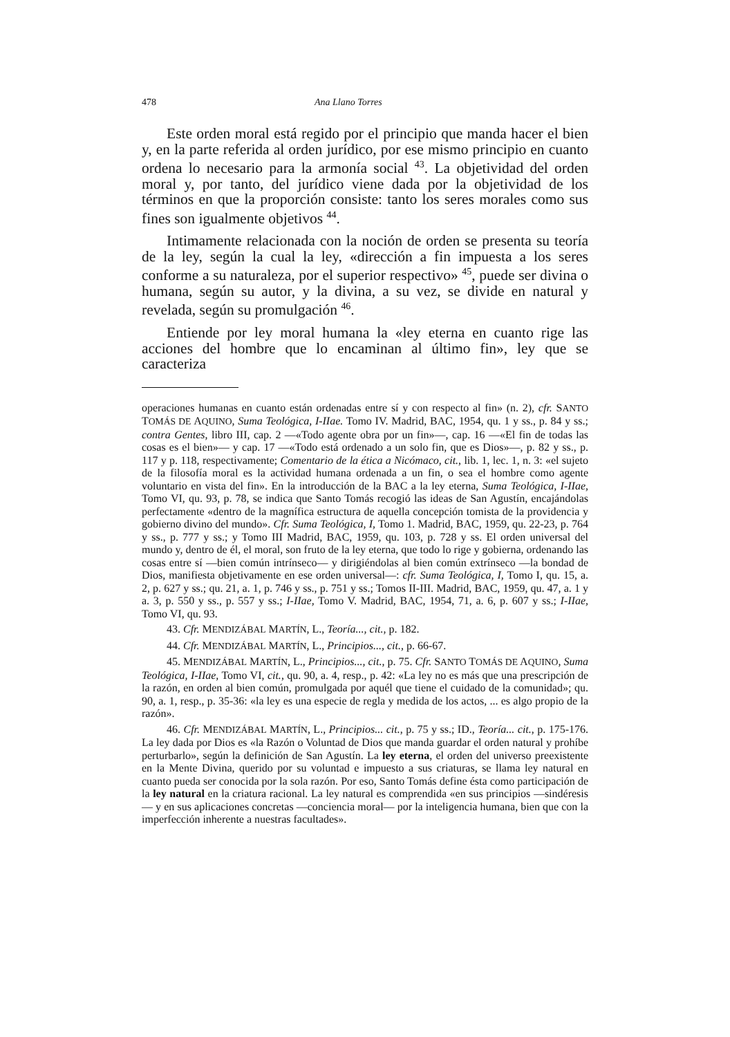478 Ana Llano Torres
Este orden moral está regido por el principio que manda hacer el bien y, en la parte referida al orden jurídico, por ese mismo principio en cuanto ordena lo necesario para la armonía social <sup>43</sup>. La objetividad del orden moral y, por tanto, del jurídico viene dada por la objetividad de los términos en que la proporción consiste: tanto los seres morales como sus fines son igualmente objetivos <sup>44</sup>.
Intimamente relacionada con la noción de orden se presenta su teoría de la ley, según la cual la ley, «dirección a fin impuesta a los seres conforme a su naturaleza, por el superior respectivo» <sup>45</sup>, puede ser divina o humana, según su autor, y la divina, a su vez, se divide en natural y revelada, según su promulgación <sup>46</sup>.
Entiende por ley moral humana la «ley eterna en cuanto rige las acciones del hombre que lo encaminan al último fin», ley que se caracteriza
operaciones humanas en cuanto están ordenadas entre sí y con respecto al fin» (n. 2), cfr. SANTO TOMÁS DE AQUINO, Suma Teológica, I-IIae. Tomo IV. Madrid, BAC, 1954, qu. 1 y ss., p. 84 y ss.; contra Gentes, libro III, cap. 2 —«Todo agente obra por un fin»—, cap. 16 —«El fin de todas las cosas es el bien»— y cap. 17 —«Todo está ordenado a un solo fin, que es Dios»—, p. 82 y ss., p. 117 y p. 118, respectivamente; Comentario de la ética a Nicómaco, cit., lib. 1, lec. 1, n. 3: «el sujeto de la filosofía moral es la actividad humana ordenada a un fin, o sea el hombre como agente voluntario en vista del fin». En la introducción de la BAC a la ley eterna, Suma Teológica, I-IIae, Tomo VI, qu. 93, p. 78, se indica que Santo Tomás recogió las ideas de San Agustín, encajándolas perfectamente «dentro de la magnífica estructura de aquella concepción tomista de la providencia y gobierno divino del mundo». Cfr. Suma Teológica, I, Tomo 1. Madrid, BAC, 1959, qu. 22-23, p. 764 y ss., p. 777 y ss.; y Tomo III Madrid, BAC, 1959, qu. 103, p. 728 y ss. El orden universal del mundo y, dentro de él, el moral, son fruto de la ley eterna, que todo lo rige y gobierna, ordenando las cosas entre sí —bien común intrínseco— y dirigiéndolas al bien común extrínseco —la bondad de Dios, manifiesta objetivamente en ese orden universal—: cfr. Suma Teológica, I, Tomo I, qu. 15, a. 2, p. 627 y ss.; qu. 21, a. 1, p. 746 y ss., p. 751 y ss.; Tomos II-III. Madrid, BAC, 1959, qu. 47, a. 1 y a. 3, p. 550 y ss., p. 557 y ss.; I-IIae, Tomo V. Madrid, BAC, 1954, 71, a. 6, p. 607 y ss.; I-IIae, Tomo VI, qu. 93.
43. Cfr. MENDIZÁBAL MARTÍN, L., Teoría..., cit., p. 182.
44. Cfr. MENDIZÁBAL MARTÍN, L., Principios..., cit., p. 66-67.
45. MENDIZÁBAL MARTÍN, L., Principios..., cit., p. 75. Cfr. SANTO TOMÁS DE AQUINO, Suma Teológica, I-IIae, Tomo VI, cit., qu. 90, a. 4, resp., p. 42: «La ley no es más que una prescripción de la razón, en orden al bien común, promulgada por aquél que tiene el cuidado de la comunidad»; qu. 90, a. 1, resp., p. 35-36: «la ley es una especie de regla y medida de los actos, ... es algo propio de la razón».
46. Cfr. MENDIZÁBAL MARTÍN, L., Principios... cit., p. 75 y ss.; ID., Teoría... cit., p. 175-176. La ley dada por Dios es «la Razón o Voluntad de Dios que manda guardar el orden natural y prohíbe perturbarlo», según la definición de San Agustín. La ley eterna, el orden del universo preexistente en la Mente Divina, querido por su voluntad e impuesto a sus criaturas, se llama ley natural en cuanto pueda ser conocida por la sola razón. Por eso, Santo Tomás define ésta como participación de la ley natural en la criatura racional. La ley natural es comprendida «en sus principios —sindéresis— y en sus aplicaciones concretas —conciencia moral— por la inteligencia humana, bien que con la imperfección inherente a nuestras facultades».